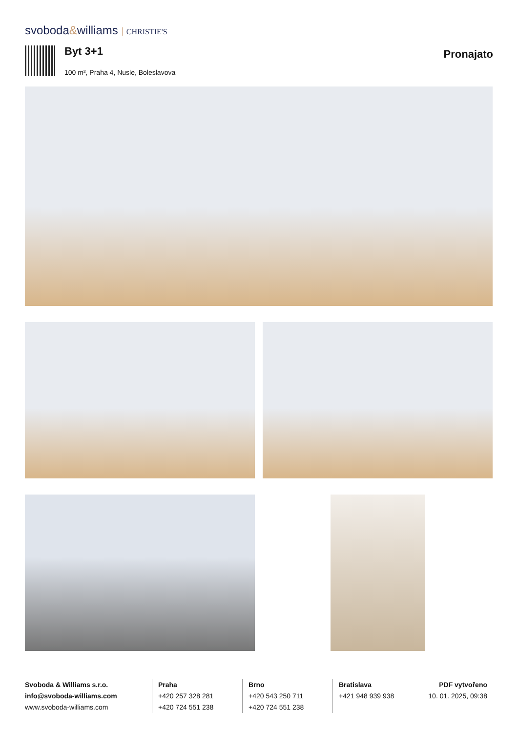svoboda&williams CHRISTIE'S
Byt 3+1 Pronajato
100 m², Praha 4, Nusle, Boleslavova
Svoboda & Williams s.r.o.
info@svoboda-williams.com
www.svoboda-williams.com
Praha
+420 257 328 281
+420 724 551 238
Brno
+420 543 250 711
+420 724 551 238
Bratislava
+421 948 939 938
PDF vytvořeno
10. 01. 2025, 09:38